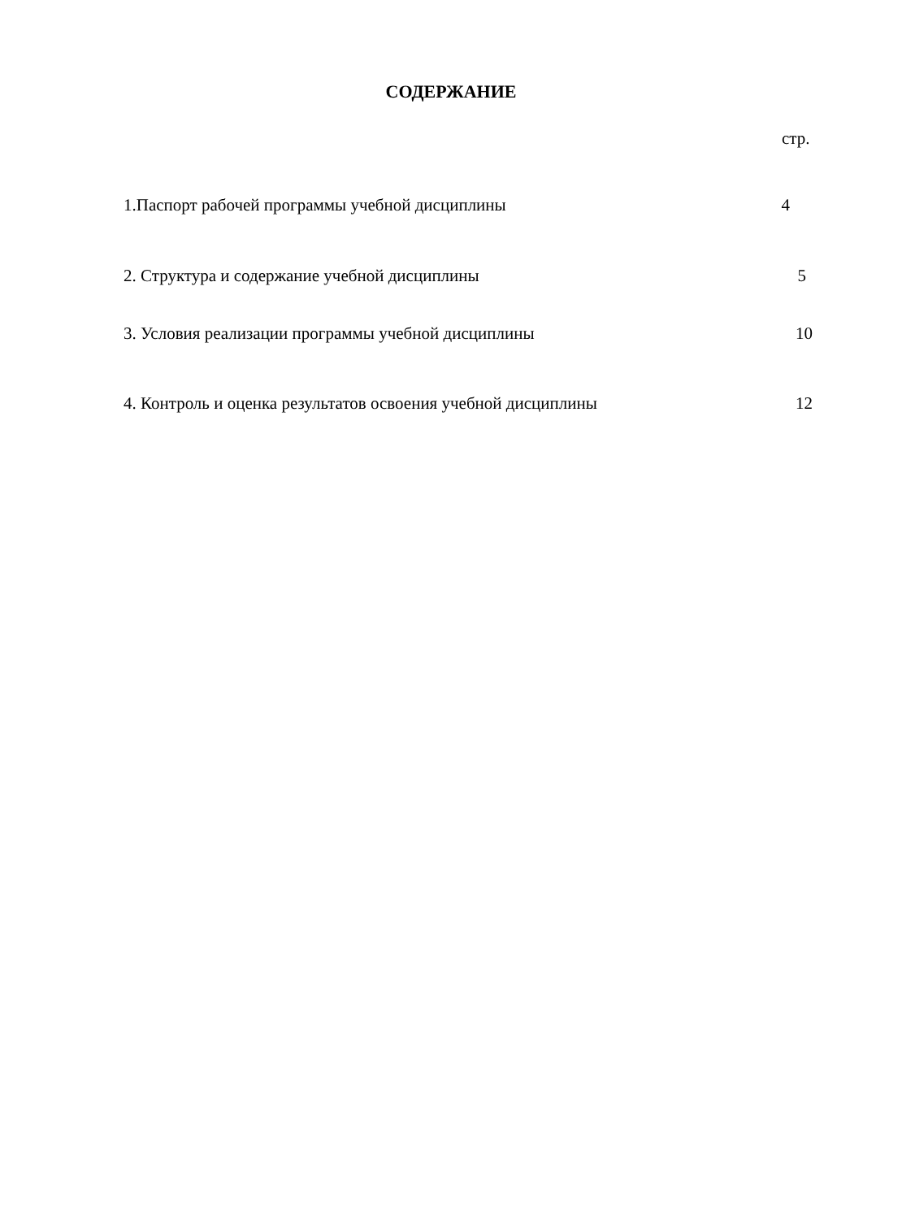СОДЕРЖАНИЕ
стр.
1.Паспорт рабочей программы учебной дисциплины 4
2. Структура и содержание учебной дисциплины 5
3. Условия реализации программы учебной дисциплины 10
4. Контроль и оценка результатов освоения учебной дисциплины 12